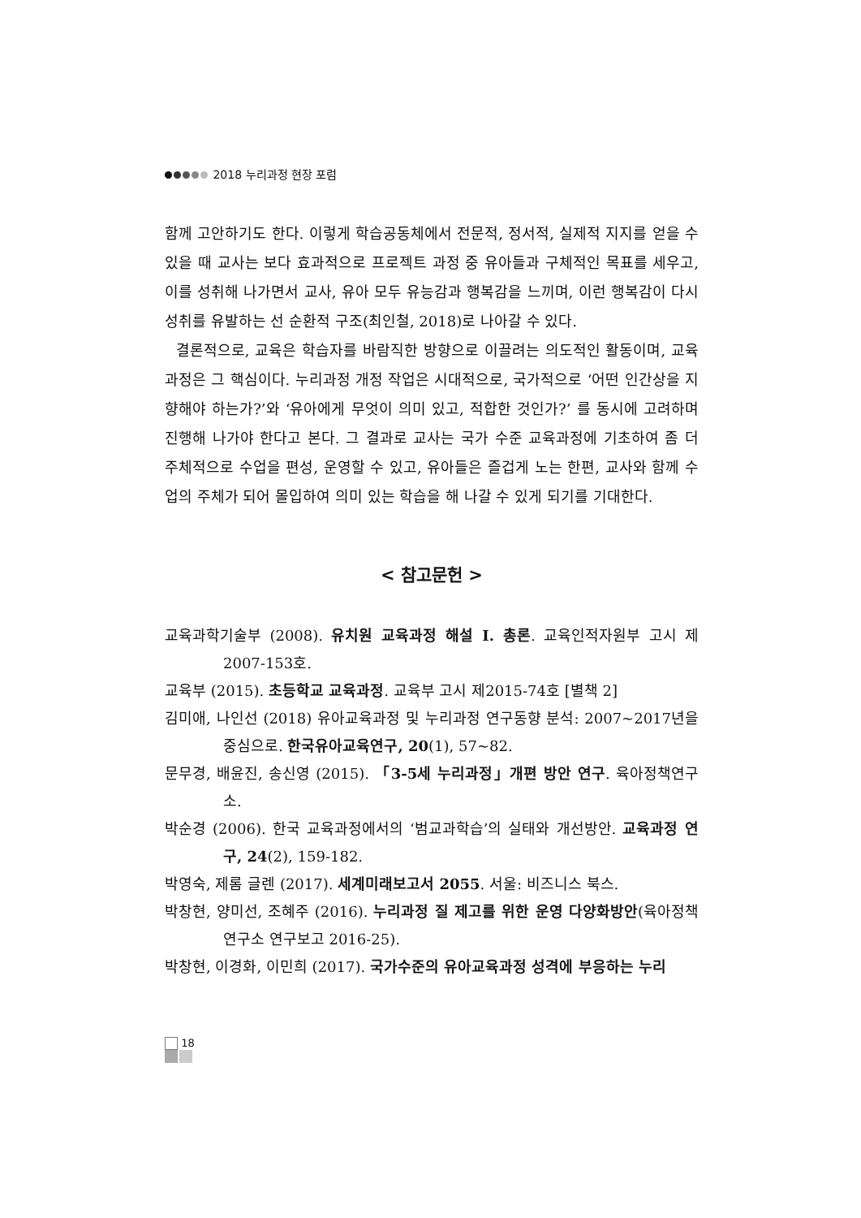2018 누리과정 현장 포럼
함께 고안하기도 한다. 이렇게 학습공동체에서 전문적, 정서적, 실제적 지지를 얻을 수 있을 때 교사는 보다 효과적으로 프로젝트 과정 중 유아들과 구체적인 목표를 세우고, 이를 성취해 나가면서 교사, 유아 모두 유능감과 행복감을 느끼며, 이런 행복감이 다시 성취를 유발하는 선 순환적 구조(최인철, 2018)로 나아갈 수 있다.
결론적으로, 교육은 학습자를 바람직한 방향으로 이끌려는 의도적인 활동이며, 교육과정은 그 핵심이다. 누리과정 개정 작업은 시대적으로, 국가적으로 ‘어떤 인간상을 지향해야 하는가?’와 ‘유아에게 무엇이 의미 있고, 적합한 것인가?’ 를 동시에 고려하며 진행해 나가야 한다고 본다. 그 결과로 교사는 국가 수준 교육과정에 기초하여 좀 더 주체적으로 수업을 편성, 운영할 수 있고, 유아들은 즐겁게 노는 한편, 교사와 함께 수업의 주체가 되어 몰입하여 의미 있는 학습을 해 나갈 수 있게 되기를 기대한다.
< 참고문헌 >
교육과학기술부 (2008). 유치원 교육과정 해설 I. 총론. 교육인적자원부 고시 제2007-153호.
교육부 (2015). 초등학교 교육과정. 교육부 고시 제2015-74호 [별책 2]
김미애, 나인선 (2018) 유아교육과정 및 누리과정 연구동향 분석: 2007~2017년을 중심으로. 한국유아교육연구, 20(1), 57~82.
문무경, 배윤진, 송신영 (2015). 「3-5세 누리과정」개편 방안 연구. 육아정책연구소.
박순경 (2006). 한국 교육과정에서의 ‘범교과학습’의 실태와 개선방안. 교육과정 연구, 24(2), 159-182.
박영숙, 제롬 글렌 (2017). 세계미래보고서 2055. 서울: 비즈니스 북스.
박창현, 양미선, 조혜주 (2016). 누리과정 질 제고를 위한 운영 다양화방안(육아정책연구소 연구보고 2016-25).
박창현, 이경화, 이민희 (2017). 국가수준의 유아교육과정 성격에 부응하는 누리
18